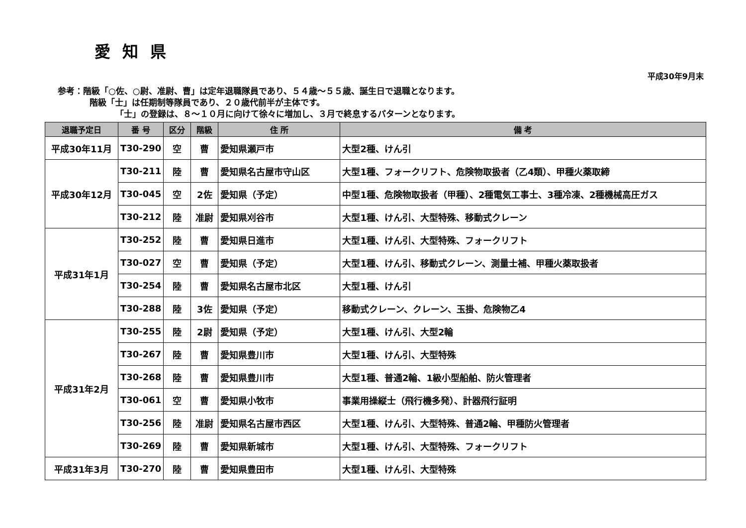愛知県
平成30年9月末
参考：階級「○佐、○尉、准尉、曹」は定年退職隊員であり、５４歳～５５歳、誕生日で退職となります。
階級「士」は任期制等隊員であり、２０歳代前半が主体です。
「士」の登録は、８～１０月に向けて徐々に増加し、３月で終息するパターンとなります。
| 退職予定日 | 番 号 | 区分 | 階級 | 住 所 | 備 考 |
| --- | --- | --- | --- | --- | --- |
| 平成30年11月 | T30-290 | 空 | 曹 | 愛知県瀬戸市 | 大型2種、けん引 |
| 平成30年12月 | T30-211 | 陸 | 曹 | 愛知県名古屋市守山区 | 大型1種、フォークリフト、危険物取扱者（乙4類）、甲種火薬取締 |
| | T30-045 | 空 | 2佐 | 愛知県（予定） | 中型1種、危険物取扱者（甲種）、2種電気工事士、3種冷凍、2種機械高圧ガス |
| | T30-212 | 陸 | 准尉 | 愛知県刈谷市 | 大型1種、けん引、大型特殊、移動式クレーン |
| 平成31年1月 | T30-252 | 陸 | 曹 | 愛知県日進市 | 大型1種、けん引、大型特殊、フォークリフト |
| | T30-027 | 空 | 曹 | 愛知県（予定） | 大型1種、けん引、移動式クレーン、測量士補、甲種火薬取扱者 |
| | T30-254 | 陸 | 曹 | 愛知県名古屋市北区 | 大型1種、けん引 |
| | T30-288 | 陸 | 3佐 | 愛知県（予定） | 移動式クレーン、クレーン、玉掛、危険物乙4 |
| 平成31年2月 | T30-255 | 陸 | 2尉 | 愛知県（予定） | 大型1種、けん引、大型2輪 |
| | T30-267 | 陸 | 曹 | 愛知県豊川市 | 大型1種、けん引、大型特殊 |
| | T30-268 | 陸 | 曹 | 愛知県豊川市 | 大型1種、普通2輪、1級小型船舶、防火管理者 |
| | T30-061 | 空 | 曹 | 愛知県小牧市 | 事業用操縦士（飛行機多発）、計器飛行証明 |
| | T30-256 | 陸 | 准尉 | 愛知県名古屋市西区 | 大型1種、けん引、大型特殊、普通2輪、甲種防火管理者 |
| | T30-269 | 陸 | 曹 | 愛知県新城市 | 大型1種、けん引、大型特殊、フォークリフト |
| 平成31年3月 | T30-270 | 陸 | 曹 | 愛知県豊田市 | 大型1種、けん引、大型特殊 |